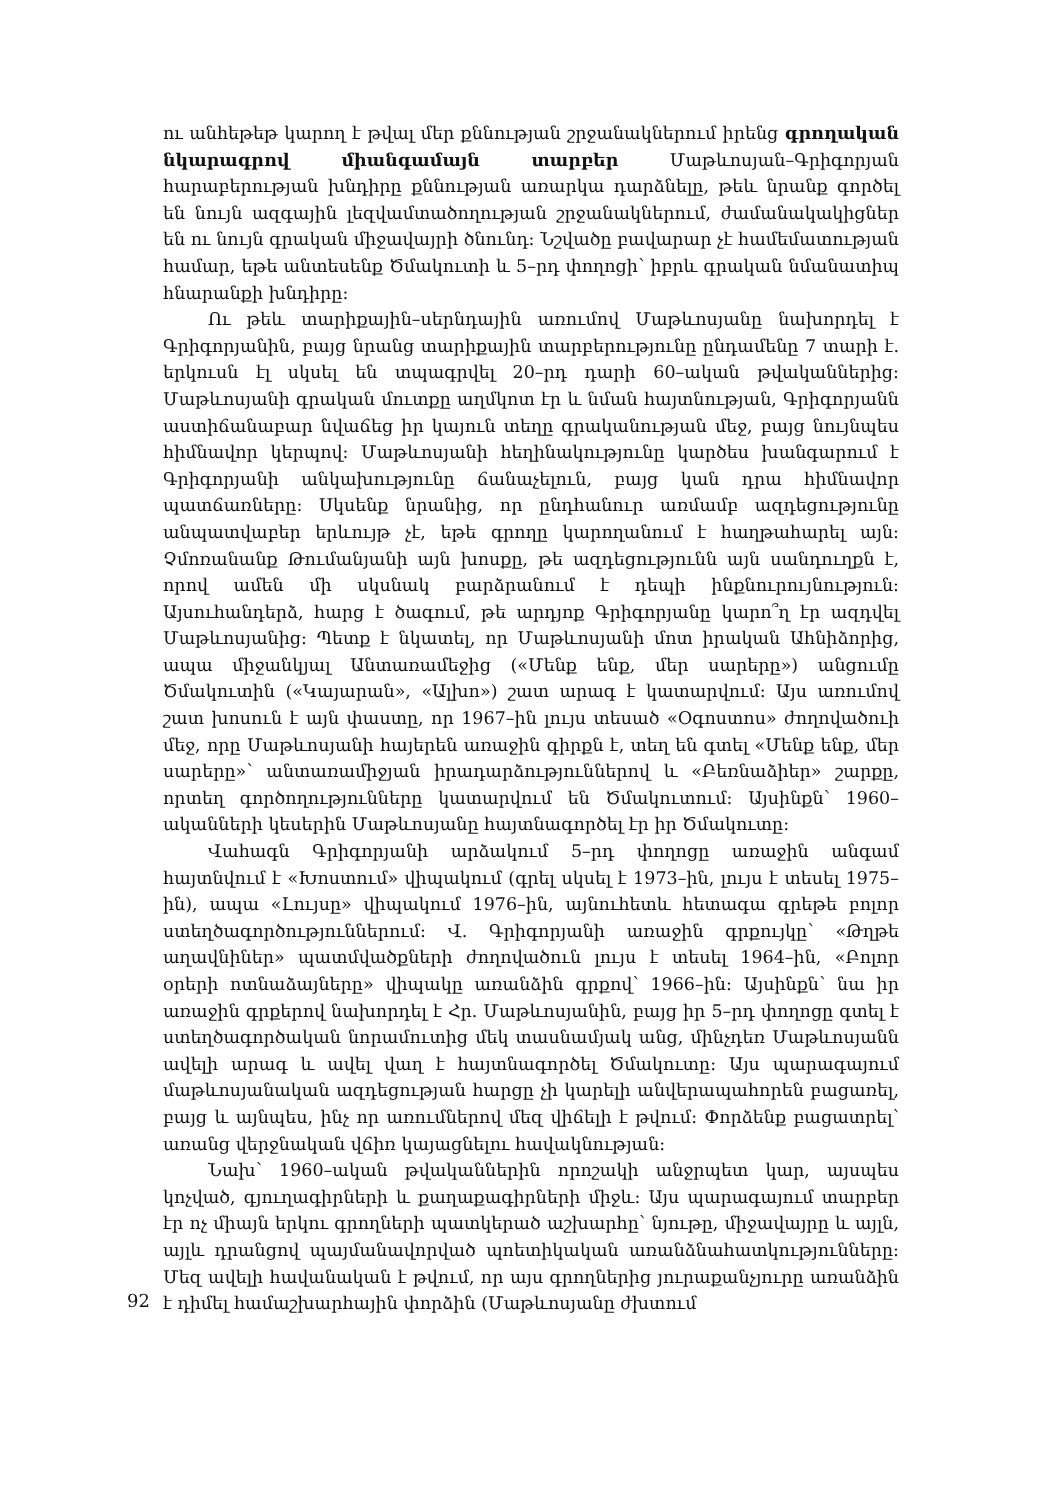ու անհեթեթ կարող է թվալ մեր քննության շրջանակներում իրենց գրողական նկարագրով միանգամայն տարբեր Մաթևոսյան–Գրիգորյան հարաբերության խնդիրը քննության առարկա դարձնելը, թեև նրանք գործել են նույն ազգային լեզվամտածողության շրջանակներում, ժամանակակիցներ են ու նույն գրական միջավայրի ծնունդ: Նշվածը բավարար չէ համեմատության համար, եթե անտեսենք Ծմակուտի և 5–րդ փողոցի՝ իբրև գրական նմանատիպ հնարանքի խնդիրը:
Ու թեև տարիքային–սերնդային առումով Մաթևոսյանը նախորդել է Գրիգորյանին, բայց նրանց տարիքային տարբերությունը ընդամենը 7 տարի է. երկուսն էլ սկսել են տպագրվել 20–րդ դարի 60–ական թվականներից: Մաթևոսյանի գրական մուտքը աղմկոտ էր և նման հայտնության, Գրիգորյանն աստիճանաբար նվաճեց իր կայուն տեղը գրականության մեջ, բայց նույնպես հիմնավոր կերպով: Մաթևոսյանի հեղինակությունը կարծես խանգարում է Գրիգորյանի անկախությունը ճանաչելուն, բայց կան դրա հիմնավոր պատճառները: Սկսենք նրանից, որ ընդհանուր առմամբ ազդեցությունը անպատվաբեր երևույթ չէ, եթե գրողը կարողանում է հաղթահարել այն: Չմոռանանք Թումանյանի այն խոսքը, թե ազդեցությունն այն սանդուղքն է, որով ամեն մի սկսնակ բարձրանում է դեպի ինքնուրույնություն: Այսուհանդերձ, հարց է ծագում, թե արդյոք Գրիգորյանը կարո՞ղ էր ազդվել Մաթևոսյանից: Պետք է նկատել, որ Մաթևոսյանի մոտ իրական Ահնիձորից, ապա միջանկյալ Անտառամեջից («Մենք ենք, մեր սարերը») անցումը Ծմակուտին («Կայարան», «Ալխո») շատ արագ է կատարվում: Այս առումով շատ խոսուն է այն փաստը, որ 1967–ին լույս տեսած «Օգոստոս» ժողովածուի մեջ, որը Մաթևոսյանի հայերեն առաջին գիրքն է, տեղ են գտել «Մենք ենք, մեր սարերը»՝ անտառամիջյան իրադարձություններով և «Բեռնաձիեր» շարքը, որտեղ գործողությունները կատարվում են Ծմակուտում: Այսինքն՝ 1960–ականների կեսերին Մաթևոսյանը հայտնագործել էր իր Ծմակուտը:
Վահագն Գրիգորյանի արձակում 5–րդ փողոցը առաջին անգամ հայտնվում է «Խոստում» վիպակում (գրել սկսել է 1973–ին, լույս է տեսել 1975–ին), ապա «Լույսը» վիպակում 1976–ին, այնուհետև հետագա գրեթե բոլոր ստեղծագործություններում: Վ. Գրիգորյանի առաջին գրքույկը՝ «Թղթե աղավնիներ» պատմվածքների ժողովածուն լույս է տեսել 1964–ին, «Բոլոր օրերի ոտնաձայները» վիպակը առանձին գրքով՝ 1966–ին: Այսինքն՝ նա իր առաջին գրքերով նախորդել է Հր. Մաթևոսյանին, բայց իր 5–րդ փողոցը գտել է ստեղծագործական նորամուտից մեկ տասնամյակ անց, մինչդեռ Մաթևոսյանն ավելի արագ և ավել վաղ է հայտնագործել Ծմակուտը: Այս պարագայում մաթևոսյանական ազդեցության հարցը չի կարելի անվերապահորեն բացառել, բայց և այնպես, ինչ որ առումներով մեզ վիճելի է թվում: Փորձենք բացատրել՝ առանց վերջնական վճիռ կայացնելու հավակնության:
Նախ՝ 1960–ական թվականներին որոշակի անջրպետ կար, այսպես կոչված, գյուղագիրների և քաղաքագիրների միջև: Այս պարագայում տարբեր էր ոչ միայն երկու գրողների պատկերած աշխարհը՝ նյութը, միջավայրը և այլն, այլև դրանցով պայմանավորված պոետիկական առանձնահատկությունները: Մեզ ավելի հավանական է թվում, որ այս գրողներից յուրաքանչյուրը առանձին է դիմել համաշխարհային փորձին (Մաթևոսյանը ժխտում
92